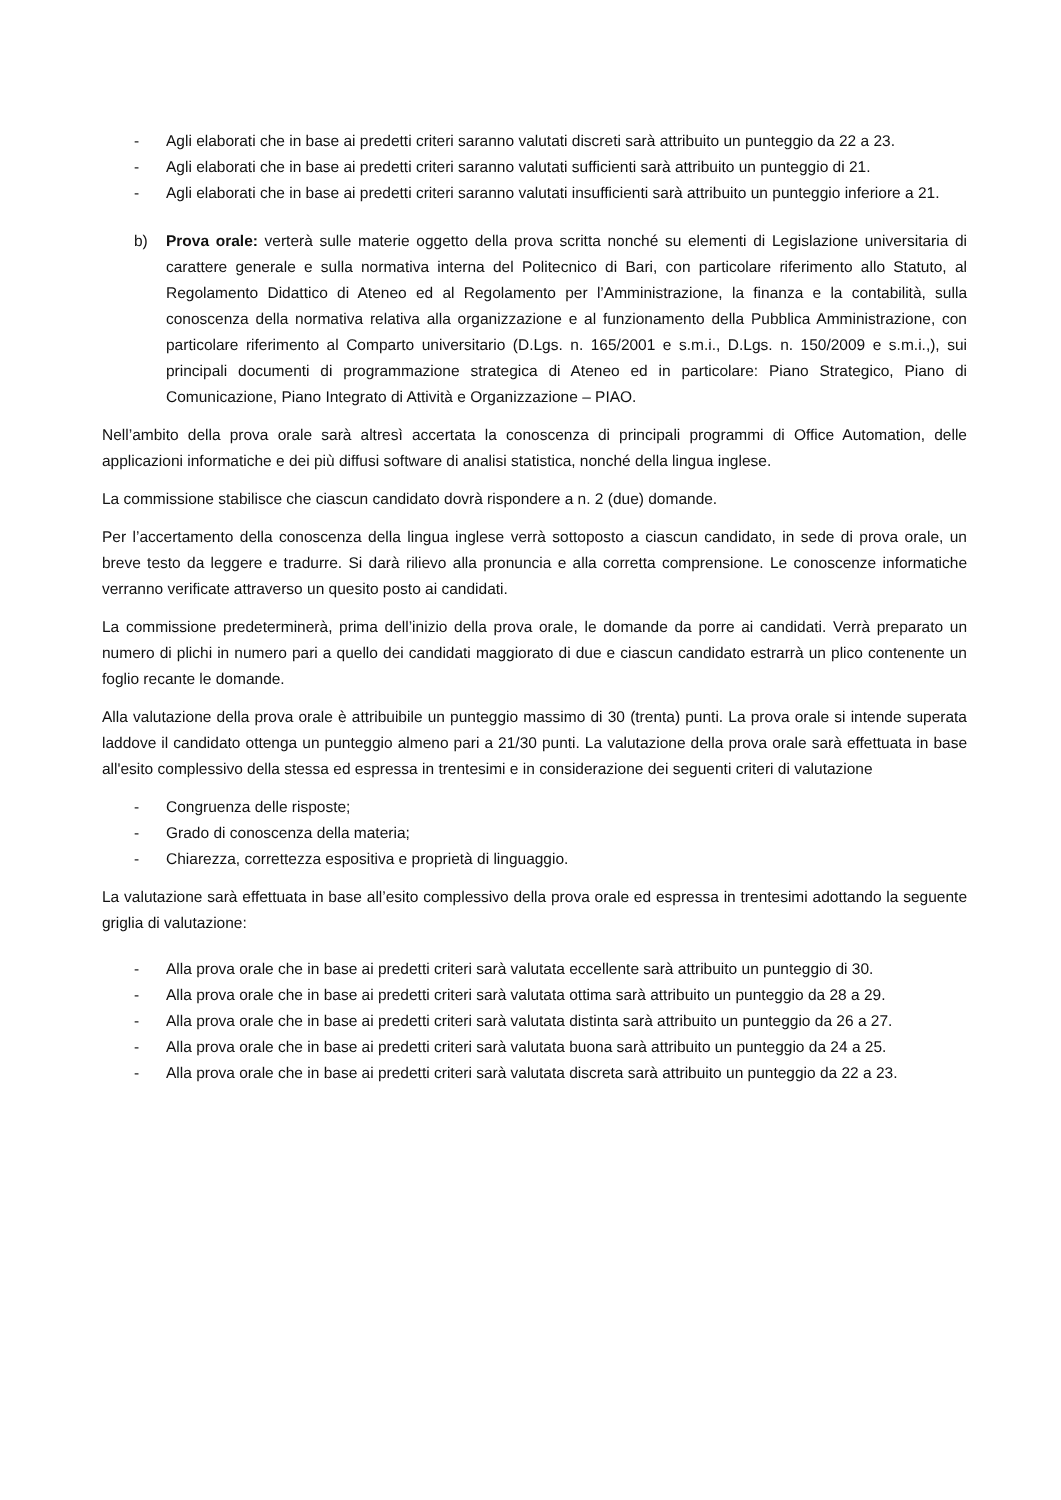- Agli elaborati che in base ai predetti criteri saranno valutati discreti sarà attribuito un punteggio da 22 a 23.
- Agli elaborati che in base ai predetti criteri saranno valutati sufficienti sarà attribuito un punteggio di 21.
- Agli elaborati che in base ai predetti criteri saranno valutati insufficienti sarà attribuito un punteggio inferiore a 21.
b) Prova orale: verterà sulle materie oggetto della prova scritta nonché su elementi di Legislazione universitaria di carattere generale e sulla normativa interna del Politecnico di Bari, con particolare riferimento allo Statuto, al Regolamento Didattico di Ateneo ed al Regolamento per l’Amministrazione, la finanza e la contabilità, sulla conoscenza della normativa relativa alla organizzazione e al funzionamento della Pubblica Amministrazione, con particolare riferimento al Comparto universitario (D.Lgs. n. 165/2001 e s.m.i., D.Lgs. n. 150/2009 e s.m.i.,), sui principali documenti di programmazione strategica di Ateneo ed in particolare: Piano Strategico, Piano di Comunicazione, Piano Integrato di Attività e Organizzazione – PIAO.
Nell’ambito della prova orale sarà altresì accertata la conoscenza di principali programmi di Office Automation, delle applicazioni informatiche e dei più diffusi software di analisi statistica, nonché della lingua inglese.
La commissione stabilisce che ciascun candidato dovrà rispondere a n. 2 (due) domande.
Per l’accertamento della conoscenza della lingua inglese verrà sottoposto a ciascun candidato, in sede di prova orale, un breve testo da leggere e tradurre. Si darà rilievo alla pronuncia e alla corretta comprensione. Le conoscenze informatiche verranno verificate attraverso un quesito posto ai candidati.
La commissione predeterminerà, prima dell’inizio della prova orale, le domande da porre ai candidati. Verrà preparato un numero di plichi in numero pari a quello dei candidati maggiorato di due e ciascun candidato estrarrà un plico contenente un foglio recante le domande.
Alla valutazione della prova orale è attribuibile un punteggio massimo di 30 (trenta) punti. La prova orale si intende superata laddove il candidato ottenga un punteggio almeno pari a 21/30 punti. La valutazione della prova orale sarà effettuata in base all'esito complessivo della stessa ed espressa in trentesimi e in considerazione dei seguenti criteri di valutazione
- Congruenza delle risposte;
- Grado di conoscenza della materia;
- Chiarezza, correttezza espositiva e proprietà di linguaggio.
La valutazione sarà effettuata in base all’esito complessivo della prova orale ed espressa in trentesimi adottando la seguente griglia di valutazione:
- Alla prova orale che in base ai predetti criteri sarà valutata eccellente sarà attribuito un punteggio di 30.
- Alla prova orale che in base ai predetti criteri sarà valutata ottima sarà attribuito un punteggio da 28 a 29.
- Alla prova orale che in base ai predetti criteri sarà valutata distinta sarà attribuito un punteggio da 26 a 27.
- Alla prova orale che in base ai predetti criteri sarà valutata buona sarà attribuito un punteggio da 24 a 25.
- Alla prova orale che in base ai predetti criteri sarà valutata discreta sarà attribuito un punteggio da 22 a 23.